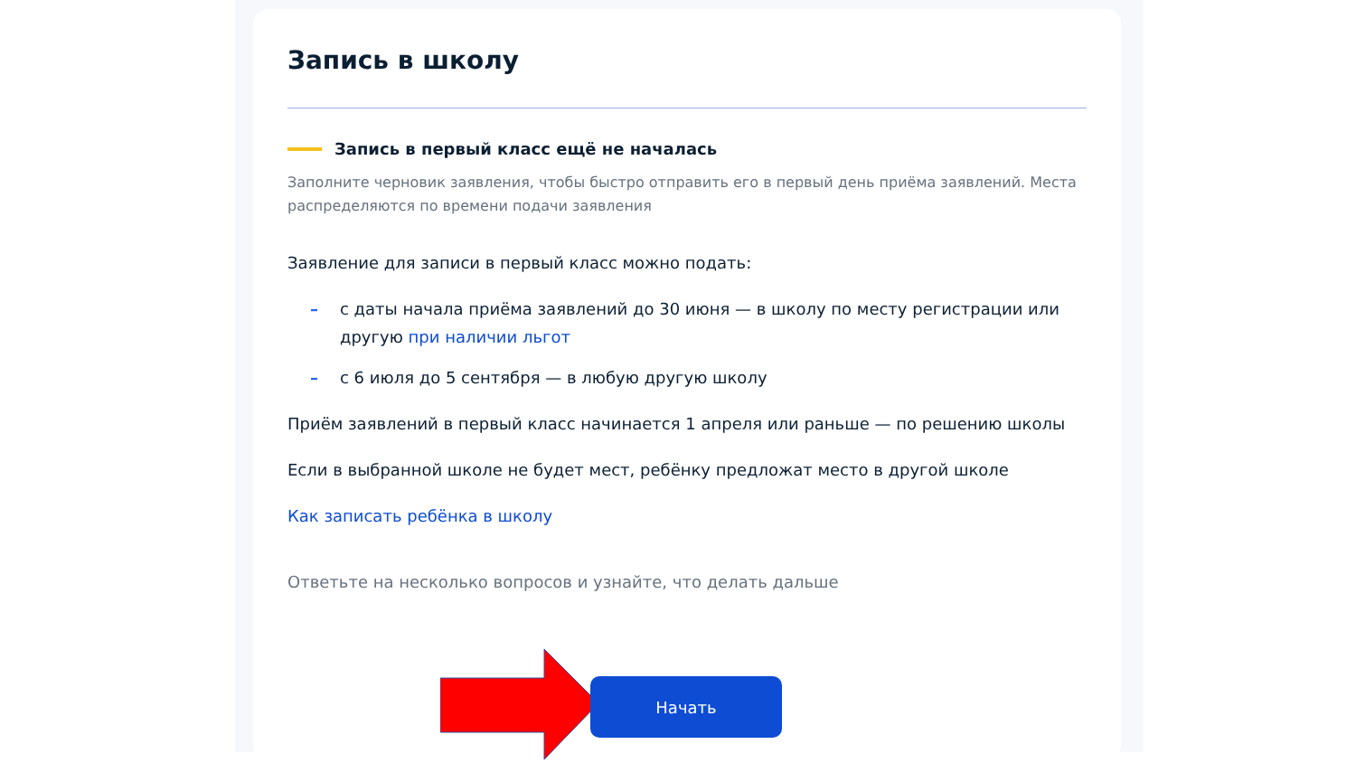Запись в школу
Запись в первый класс ещё не началась
Заполните черновик заявления, чтобы быстро отправить его в первый день приёма заявлений. Места распределяются по времени подачи заявления
Заявление для записи в первый класс можно подать:
– с даты начала приёма заявлений до 30 июня — в школу по месту регистрации или другую при наличии льгот
– с 6 июля до 5 сентября — в любую другую школу
Приём заявлений в первый класс начинается 1 апреля или раньше — по решению школы
Если в выбранной школе не будет мест, ребёнку предложат место в другой школе
Как записать ребёнка в школу
Ответьте на несколько вопросов и узнайте, что делать дальше
Начать